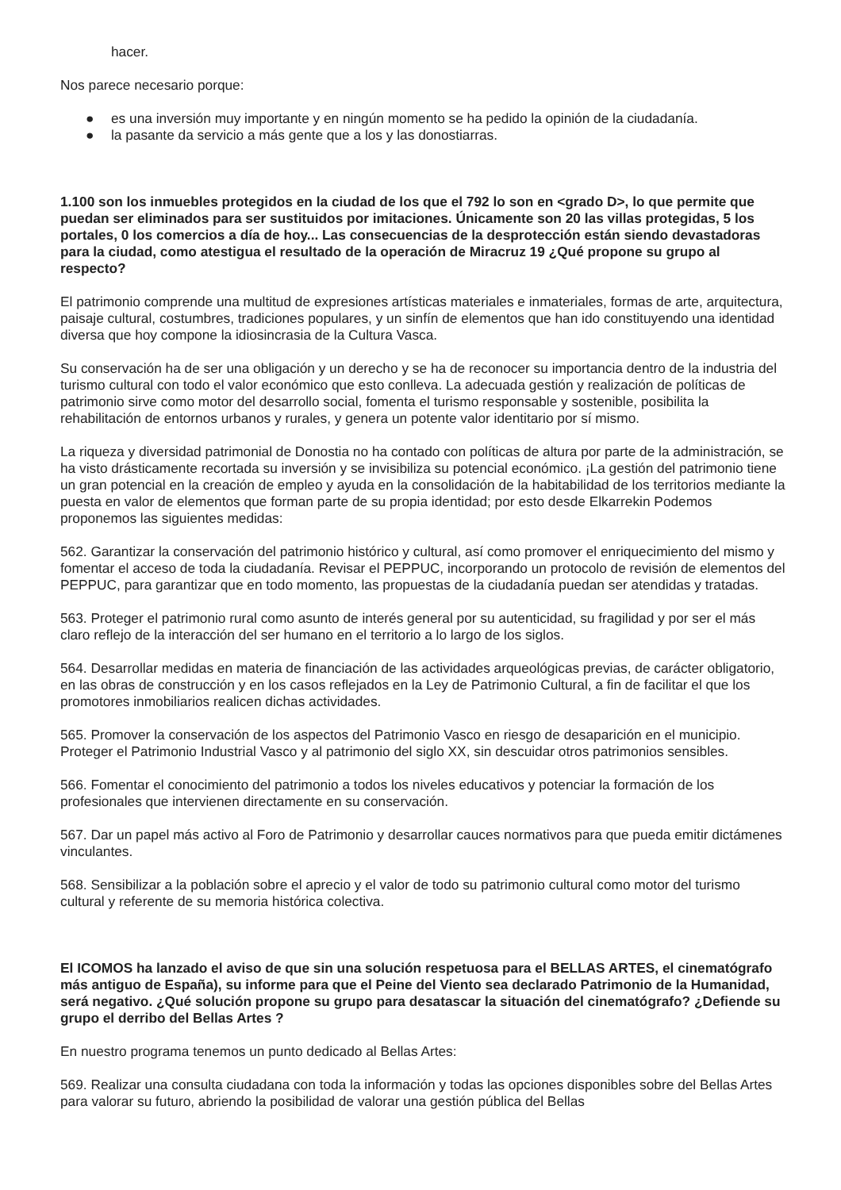hacer.
Nos parece necesario porque:
● es una inversión muy importante y en ningún momento se ha pedido la opinión de la ciudadanía.
● la pasante da servicio a más gente que a los y las donostiarras.
1.100 son los inmuebles protegidos en la ciudad de los que el 792 lo son en <grado D>, lo que permite que puedan ser eliminados para ser sustituidos por imitaciones. Únicamente son 20 las villas protegidas, 5 los portales, 0 los comercios a día de hoy... Las consecuencias de la desprotección están siendo devastadoras para la ciudad, como atestigua el resultado de la operación de Miracruz 19 ¿Qué propone su grupo al respecto?
El patrimonio comprende una multitud de expresiones artísticas materiales e inmateriales, formas de arte, arquitectura, paisaje cultural, costumbres, tradiciones populares, y un sinfín de elementos que han ido constituyendo una identidad diversa que hoy compone la idiosincrasia de la Cultura Vasca.
Su conservación ha de ser una obligación y un derecho y se ha de reconocer su importancia dentro de la industria del turismo cultural con todo el valor económico que esto conlleva. La adecuada gestión y realización de políticas de patrimonio sirve como motor del desarrollo social, fomenta el turismo responsable y sostenible, posibilita la rehabilitación de entornos urbanos y rurales, y genera un potente valor identitario por sí mismo.
La riqueza y diversidad patrimonial de Donostia no ha contado con políticas de altura por parte de la administración, se ha visto drásticamente recortada su inversión y se invisibiliza su potencial económico. ¡La gestión del patrimonio tiene un gran potencial en la creación de empleo y ayuda en la consolidación de la habitabilidad de los territorios mediante la puesta en valor de elementos que forman parte de su propia identidad; por esto desde Elkarrekin Podemos proponemos las siguientes medidas:
562. Garantizar la conservación del patrimonio histórico y cultural, así como promover el enriquecimiento del mismo y fomentar el acceso de toda la ciudadanía. Revisar el PEPPUC, incorporando un protocolo de revisión de elementos del PEPPUC, para garantizar que en todo momento, las propuestas de la ciudadanía puedan ser atendidas y tratadas.
563. Proteger el patrimonio rural como asunto de interés general por su autenticidad, su fragilidad y por ser el más claro reflejo de la interacción del ser humano en el territorio a lo largo de los siglos.
564. Desarrollar medidas en materia de financiación de las actividades arqueológicas previas, de carácter obligatorio, en las obras de construcción y en los casos reflejados en la Ley de Patrimonio Cultural, a fin de facilitar el que los promotores inmobiliarios realicen dichas actividades.
565. Promover la conservación de los aspectos del Patrimonio Vasco en riesgo de desaparición en el municipio. Proteger el Patrimonio Industrial Vasco y al patrimonio del siglo XX, sin descuidar otros patrimonios sensibles.
566. Fomentar el conocimiento del patrimonio a todos los niveles educativos y potenciar la formación de los profesionales que intervienen directamente en su conservación.
567. Dar un papel más activo al Foro de Patrimonio y desarrollar cauces normativos para que pueda emitir dictámenes vinculantes.
568. Sensibilizar a la población sobre el aprecio y el valor de todo su patrimonio cultural como motor del turismo cultural y referente de su memoria histórica colectiva.
El ICOMOS ha lanzado el aviso de que sin una solución respetuosa para el BELLAS ARTES, el cinematógrafo más antiguo de España), su informe para que el Peine del Viento sea declarado Patrimonio de la Humanidad, será negativo. ¿Qué solución propone su grupo para desatascar la situación del cinematógrafo? ¿Defiende su grupo el derribo del Bellas Artes ?
En nuestro programa tenemos un punto dedicado al Bellas Artes:
569. Realizar una consulta ciudadana con toda la información y todas las opciones disponibles sobre del Bellas Artes para valorar su futuro, abriendo la posibilidad de valorar una gestión pública del Bellas